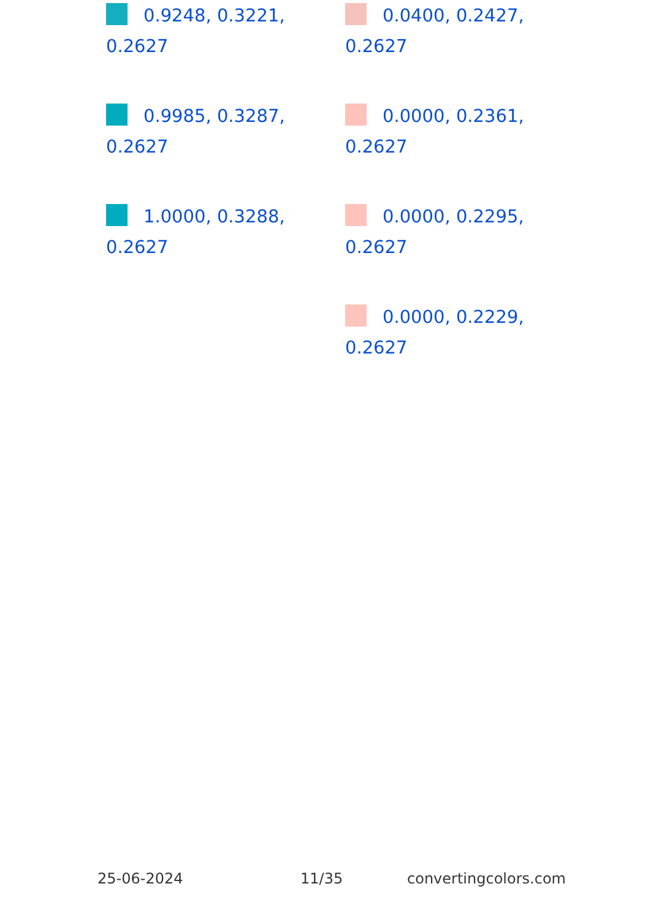0.9248, 0.3221, 0.2627
0.9985, 0.3287, 0.2627
1.0000, 0.3288, 0.2627
0.0400, 0.2427, 0.2627
0.0000, 0.2361, 0.2627
0.0000, 0.2295, 0.2627
0.0000, 0.2229, 0.2627
25-06-2024 11/35 convertingcolors.com